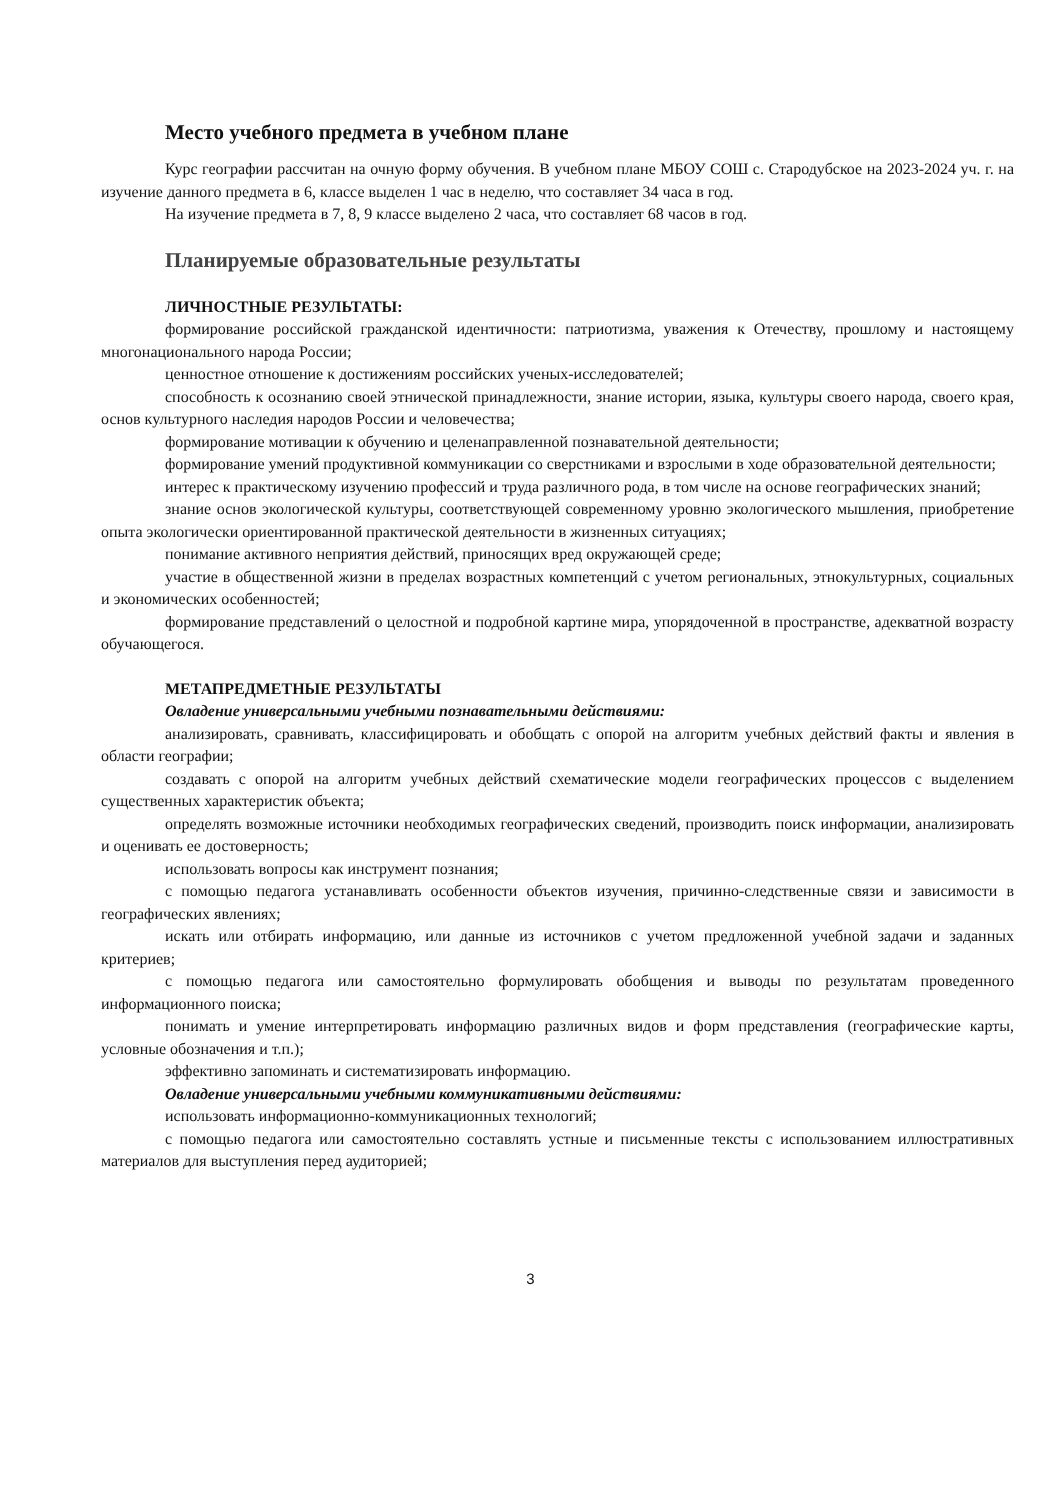Место учебного предмета в учебном плане
Курс географии рассчитан на очную форму обучения. В учебном плане МБОУ СОШ с. Стародубское на 2023-2024 уч. г. на изучение данного предмета в 6, классе выделен 1 час в неделю, что составляет 34 часа в год.
На изучение предмета в 7, 8, 9 классе выделено 2 часа, что составляет 68 часов в год.
Планируемые образовательные результаты
ЛИЧНОСТНЫЕ РЕЗУЛЬТАТЫ:
формирование российской гражданской идентичности: патриотизма, уважения к Отечеству, прошлому и настоящему многонационального народа России;
ценностное отношение к достижениям российских ученых-исследователей;
способность к осознанию своей этнической принадлежности, знание истории, языка, культуры своего народа, своего края, основ культурного наследия народов России и человечества;
формирование мотивации к обучению и целенаправленной познавательной деятельности;
формирование умений продуктивной коммуникации со сверстниками и взрослыми в ходе образовательной деятельности;
интерес к практическому изучению профессий и труда различного рода, в том числе на основе географических знаний;
знание основ экологической культуры, соответствующей современному уровню экологического мышления, приобретение опыта экологически ориентированной практической деятельности в жизненных ситуациях;
понимание активного неприятия действий, приносящих вред окружающей среде;
участие в общественной жизни в пределах возрастных компетенций с учетом региональных, этнокультурных, социальных и экономических особенностей;
формирование представлений о целостной и подробной картине мира, упорядоченной в пространстве, адекватной возрасту обучающегося.
МЕТАПРЕДМЕТНЫЕ РЕЗУЛЬТАТЫ
Овладение универсальными учебными познавательными действиями:
анализировать, сравнивать, классифицировать и обобщать с опорой на алгоритм учебных действий факты и явления в области географии;
создавать с опорой на алгоритм учебных действий схематические модели географических процессов с выделением существенных характеристик объекта;
определять возможные источники необходимых географических сведений, производить поиск информации, анализировать и оценивать ее достоверность;
использовать вопросы как инструмент познания;
с помощью педагога устанавливать особенности объектов изучения, причинно-следственные связи и зависимости в географических явлениях;
искать или отбирать информацию, или данные из источников с учетом предложенной учебной задачи и заданных критериев;
с помощью педагога или самостоятельно формулировать обобщения и выводы по результатам проведенного информационного поиска;
понимать и умение интерпретировать информацию различных видов и форм представления (географические карты, условные обозначения и т.п.);
эффективно запоминать и систематизировать информацию.
Овладение универсальными учебными коммуникативными действиями:
использовать информационно-коммуникационных технологий;
с помощью педагога или самостоятельно составлять устные и письменные тексты с использованием иллюстративных материалов для выступления перед аудиторией;
3